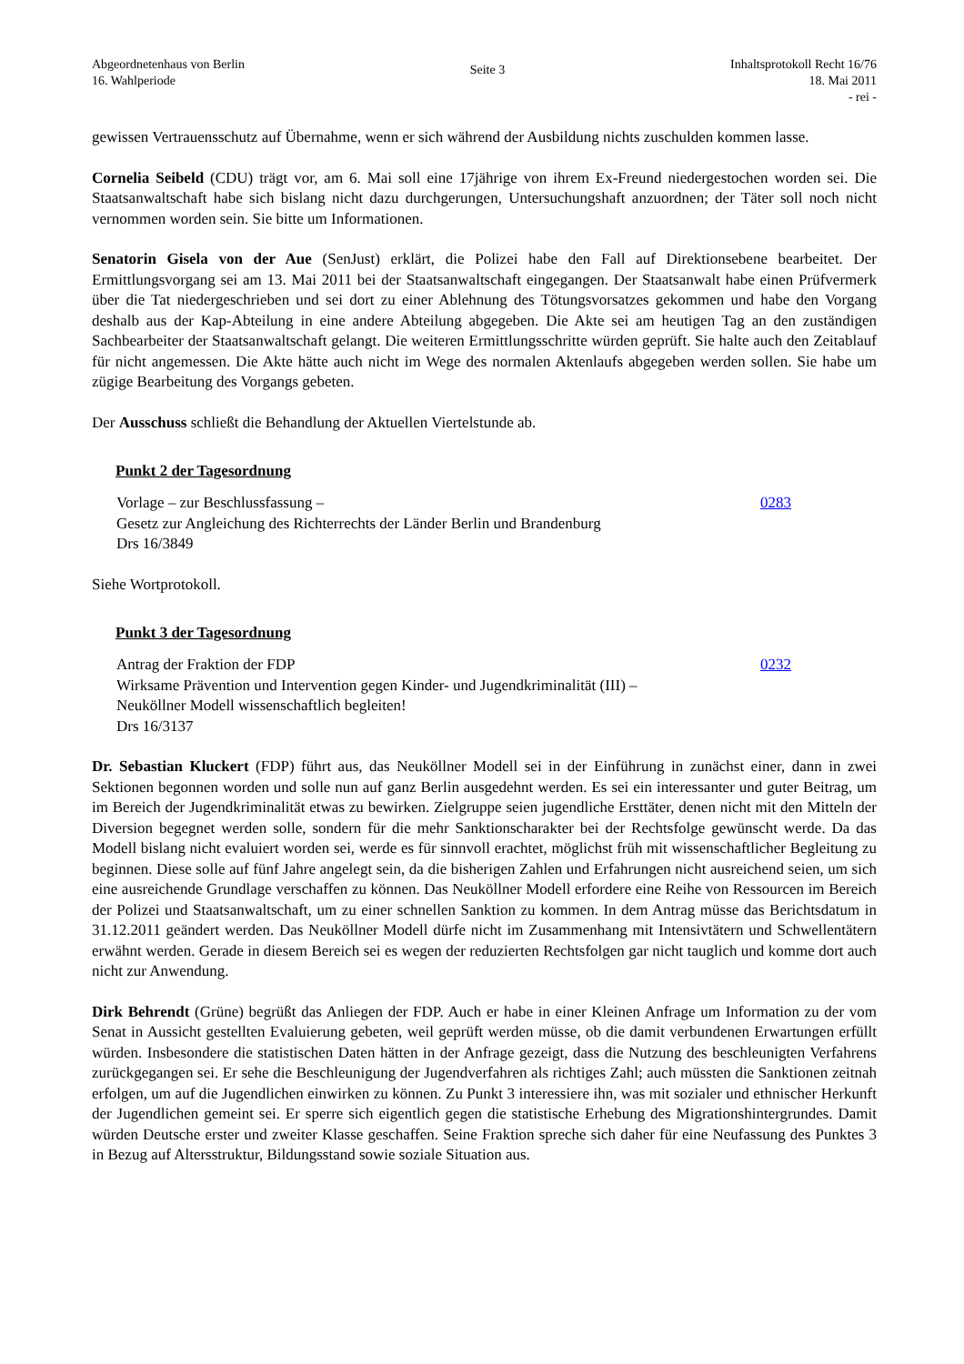Abgeordnetenhaus von Berlin
16. Wahlperiode
Seite 3
Inhaltsprotokoll Recht 16/76
18. Mai 2011
- rei -
gewissen Vertrauensschutz auf Übernahme, wenn er sich während der Ausbildung nichts zuschulden kommen lasse.
Cornelia Seibeld (CDU) trägt vor, am 6. Mai soll eine 17jährige von ihrem Ex-Freund niedergestochen worden sei. Die Staatsanwaltschaft habe sich bislang nicht dazu durchgerungen, Untersuchungshaft anzuordnen; der Täter soll noch nicht vernommen worden sein. Sie bitte um Informationen.
Senatorin Gisela von der Aue (SenJust) erklärt, die Polizei habe den Fall auf Direktionsebene bearbeitet. Der Ermittlungsvorgang sei am 13. Mai 2011 bei der Staatsanwaltschaft eingegangen. Der Staatsanwalt habe einen Prüfvermerk über die Tat niedergeschrieben und sei dort zu einer Ablehnung des Tötungsvorsatzes gekommen und habe den Vorgang deshalb aus der Kap-Abteilung in eine andere Abteilung abgegeben. Die Akte sei am heutigen Tag an den zuständigen Sachbearbeiter der Staatsanwaltschaft gelangt. Die weiteren Ermittlungsschritte würden geprüft. Sie halte auch den Zeitablauf für nicht angemessen. Die Akte hätte auch nicht im Wege des normalen Aktenlaufs abgegeben werden sollen. Sie habe um zügige Bearbeitung des Vorgangs gebeten.
Der Ausschuss schließt die Behandlung der Aktuellen Viertelstunde ab.
Punkt 2 der Tagesordnung
Vorlage – zur Beschlussfassung –
Gesetz zur Angleichung des Richterrechts der Länder Berlin und Brandenburg
Drs 16/3849
0283
Siehe Wortprotokoll.
Punkt 3 der Tagesordnung
Antrag der Fraktion der FDP
Wirksame Prävention und Intervention gegen Kinder- und Jugendkriminalität (III) –
Neuköllner Modell wissenschaftlich begleiten!
Drs 16/3137
0232
Dr. Sebastian Kluckert (FDP) führt aus, das Neuköllner Modell sei in der Einführung in zunächst einer, dann in zwei Sektionen begonnen worden und solle nun auf ganz Berlin ausgedehnt werden. Es sei ein interessanter und guter Beitrag, um im Bereich der Jugendkriminalität etwas zu bewirken. Zielgruppe seien jugendliche Ersttäter, denen nicht mit den Mitteln der Diversion begegnet werden solle, sondern für die mehr Sanktionscharakter bei der Rechtsfolge gewünscht werde. Da das Modell bislang nicht evaluiert worden sei, werde es für sinnvoll erachtet, möglichst früh mit wissenschaftlicher Begleitung zu beginnen. Diese solle auf fünf Jahre angelegt sein, da die bisherigen Zahlen und Erfahrungen nicht ausreichend seien, um sich eine ausreichende Grundlage verschaffen zu können. Das Neuköllner Modell erfordere eine Reihe von Ressourcen im Bereich der Polizei und Staatsanwaltschaft, um zu einer schnellen Sanktion zu kommen. In dem Antrag müsse das Berichtsdatum in 31.12.2011 geändert werden. Das Neuköllner Modell dürfe nicht im Zusammenhang mit Intensivtätern und Schwellentätern erwähnt werden. Gerade in diesem Bereich sei es wegen der reduzierten Rechtsfolgen gar nicht tauglich und komme dort auch nicht zur Anwendung.
Dirk Behrendt (Grüne) begrüßt das Anliegen der FDP. Auch er habe in einer Kleinen Anfrage um Information zu der vom Senat in Aussicht gestellten Evaluierung gebeten, weil geprüft werden müsse, ob die damit verbundenen Erwartungen erfüllt würden. Insbesondere die statistischen Daten hätten in der Anfrage gezeigt, dass die Nutzung des beschleunigten Verfahrens zurückgegangen sei. Er sehe die Beschleunigung der Jugendverfahren als richtiges Zahl; auch müssten die Sanktionen zeitnah erfolgen, um auf die Jugendlichen einwirken zu können. Zu Punkt 3 interessiere ihn, was mit sozialer und ethnischer Herkunft der Jugendlichen gemeint sei. Er sperre sich eigentlich gegen die statistische Erhebung des Migrationshintergrundes. Damit würden Deutsche erster und zweiter Klasse geschaffen. Seine Fraktion spreche sich daher für eine Neufassung des Punktes 3 in Bezug auf Altersstruktur, Bildungsstand sowie soziale Situation aus.